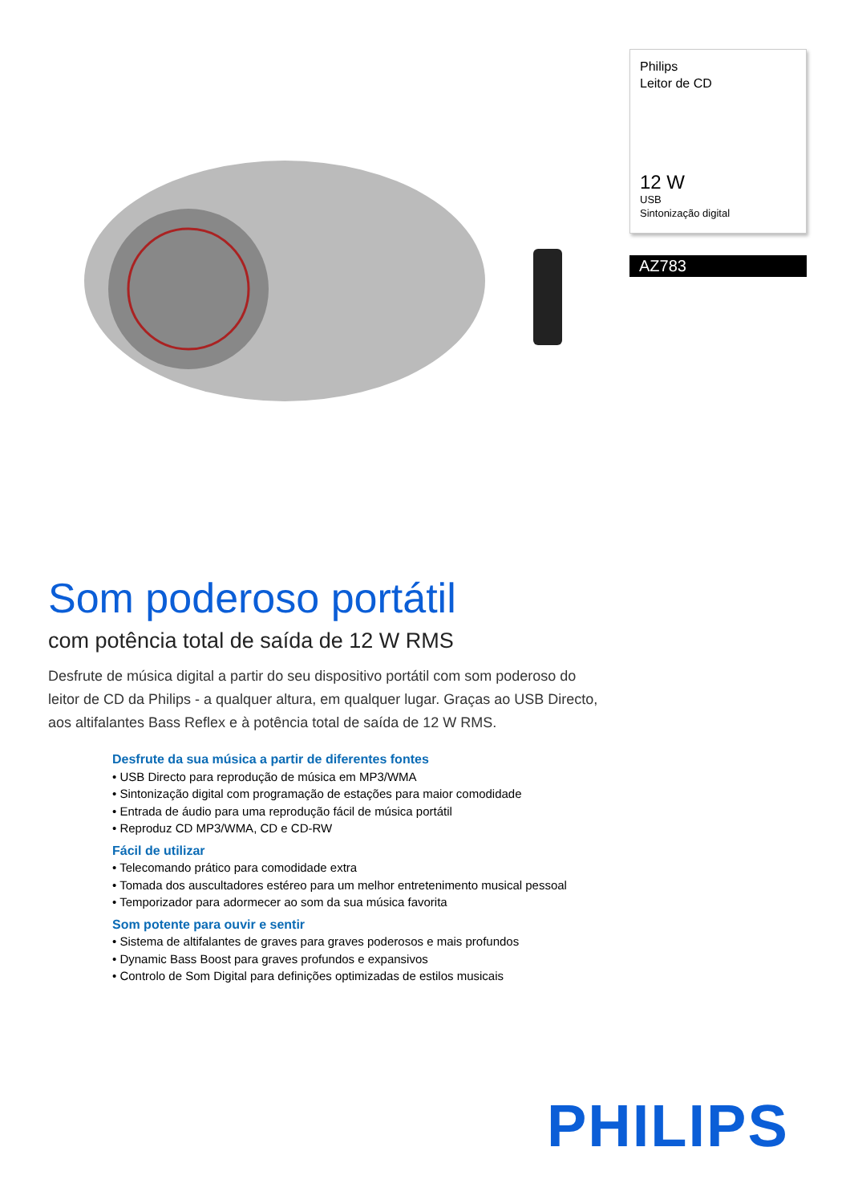Philips
Leitor de CD
12 W
USB
Sintonização digital
AZ783
Som poderoso portátil
com potência total de saída de 12 W RMS
Desfrute de música digital a partir do seu dispositivo portátil com som poderoso do leitor de CD da Philips - a qualquer altura, em qualquer lugar. Graças ao USB Directo, aos altifalantes Bass Reflex e à potência total de saída de 12 W RMS.
Desfrute da sua música a partir de diferentes fontes
• USB Directo para reprodução de música em MP3/WMA
• Sintonização digital com programação de estações para maior comodidade
• Entrada de áudio para uma reprodução fácil de música portátil
• Reproduz CD MP3/WMA, CD e CD-RW
Fácil de utilizar
• Telecomando prático para comodidade extra
• Tomada dos auscultadores estéreo para um melhor entretenimento musical pessoal
• Temporizador para adormecer ao som da sua música favorita
Som potente para ouvir e sentir
• Sistema de altifalantes de graves para graves poderosos e mais profundos
• Dynamic Bass Boost para graves profundos e expansivos
• Controlo de Som Digital para definições optimizadas de estilos musicais
PHILIPS